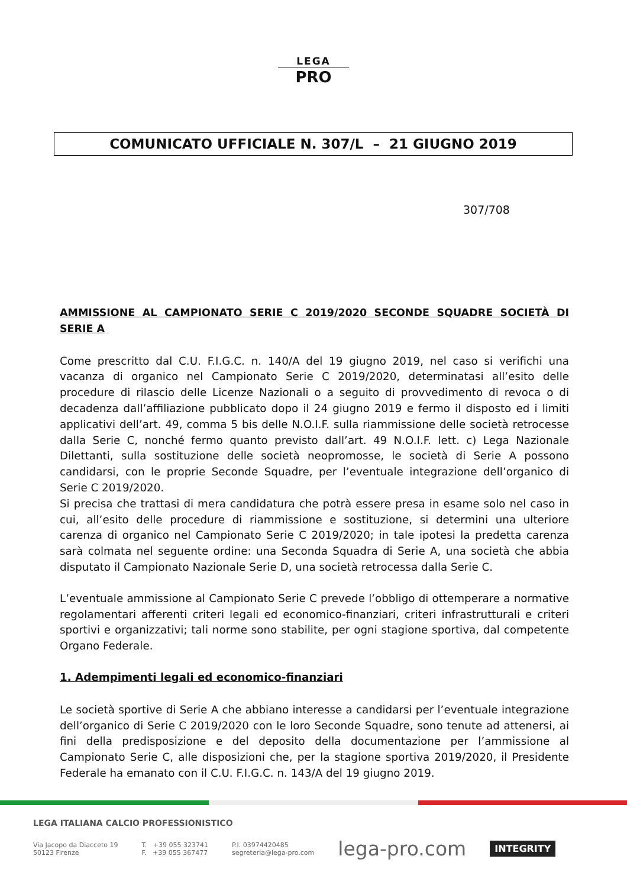LEGA
PRO
COMUNICATO UFFICIALE N. 307/L – 21 GIUGNO 2019
307/708
AMMISSIONE AL CAMPIONATO SERIE C 2019/2020 SECONDE SQUADRE SOCIETÀ DI SERIE A
Come prescritto dal C.U. F.I.G.C. n. 140/A del 19 giugno 2019, nel caso si verifichi una vacanza di organico nel Campionato Serie C 2019/2020, determinatasi all’esito delle procedure di rilascio delle Licenze Nazionali o a seguito di provvedimento di revoca o di decadenza dall’affiliazione pubblicato dopo il 24 giugno 2019 e fermo il disposto ed i limiti applicativi dell’art. 49, comma 5 bis delle N.O.I.F. sulla riammissione delle società retrocesse dalla Serie C, nonché fermo quanto previsto dall’art. 49 N.O.I.F. lett. c) Lega Nazionale Dilettanti, sulla sostituzione delle società neopromosse, le società di Serie A possono candidarsi, con le proprie Seconde Squadre, per l’eventuale integrazione dell’organico di Serie C 2019/2020.
Si precisa che trattasi di mera candidatura che potrà essere presa in esame solo nel caso in cui, all’esito delle procedure di riammissione e sostituzione, si determini una ulteriore carenza di organico nel Campionato Serie C 2019/2020; in tale ipotesi la predetta carenza sarà colmata nel seguente ordine: una Seconda Squadra di Serie A, una società che abbia disputato il Campionato Nazionale Serie D, una società retrocessa dalla Serie C.
L’eventuale ammissione al Campionato Serie C prevede l’obbligo di ottemperare a normative regolamentari afferenti criteri legali ed economico-finanziari, criteri infrastrutturali e criteri sportivi e organizzativi; tali norme sono stabilite, per ogni stagione sportiva, dal competente Organo Federale.
1. Adempimenti legali ed economico-finanziari
Le società sportive di Serie A che abbiano interesse a candidarsi per l’eventuale integrazione dell’organico di Serie C 2019/2020 con le loro Seconde Squadre, sono tenute ad attenersi, ai fini della predisposizione e del deposito della documentazione per l’ammissione al Campionato Serie C, alle disposizioni che, per la stagione sportiva 2019/2020, il Presidente Federale ha emanato con il C.U. F.I.G.C. n. 143/A del 19 giugno 2019.
LEGA ITALIANA CALCIO PROFESSIONISTICO
Via Jacopo da Diacceto 19
50123 Firenze
T. +39 055 323741
F. +39 055 367477
P.I. 03974420485
segreteria@lega-pro.com
lega-pro.com
INTEGRITY